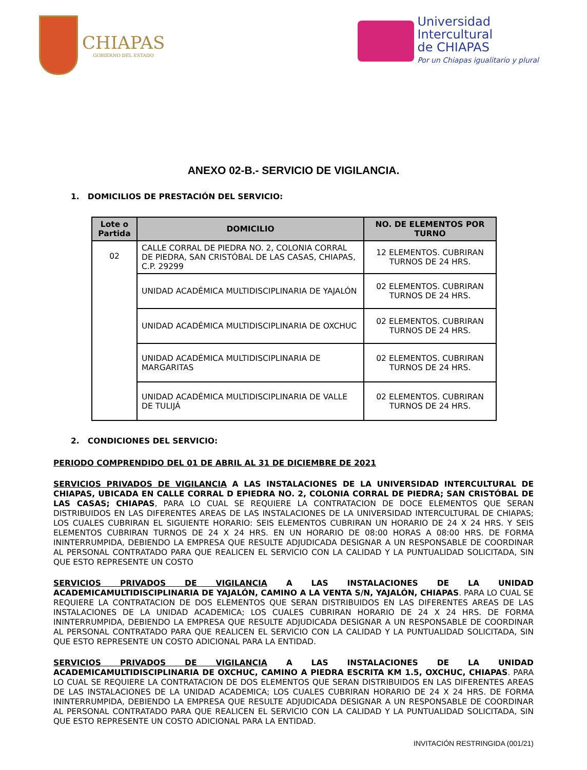CHIAPAS
GOBIERNO DEL ESTADO
Universidad
Intercultural
de CHIAPAS
Por un Chiapas igualitario y plural
ANEXO 02-B.- SERVICIO DE VIGILANCIA.
1. DOMICILIOS DE PRESTACIÓN DEL SERVICIO:
| Lote o Partida | DOMICILIO | NO. DE ELEMENTOS POR TURNO |
| --- | --- | --- |
| 02 | CALLE CORRAL DE PIEDRA NO. 2, COLONIA CORRAL DE PIEDRA, SAN CRISTÓBAL DE LAS CASAS, CHIAPAS, C.P. 29299 | 12 ELEMENTOS. CUBRIRAN TURNOS DE 24 HRS. |
| | UNIDAD ACADÉMICA MULTIDISCIPLINARIA DE YAJALÓN | 02 ELEMENTOS. CUBRIRAN TURNOS DE 24 HRS. |
| | UNIDAD ACADÉMICA MULTIDISCIPLINARIA DE OXCHUC | 02 ELEMENTOS. CUBRIRAN TURNOS DE 24 HRS. |
| | UNIDAD ACADÉMICA MULTIDISCIPLINARIA DE MARGARITAS | 02 ELEMENTOS. CUBRIRAN TURNOS DE 24 HRS. |
| | UNIDAD ACADÉMICA MULTIDISCIPLINARIA DE VALLE DE TULIJÁ | 02 ELEMENTOS. CUBRIRAN TURNOS DE 24 HRS. |
2. CONDICIONES DEL SERVICIO:
PERIODO COMPRENDIDO DEL 01 DE ABRIL AL 31 DE DICIEMBRE DE 2021
SERVICIOS PRIVADOS DE VIGILANCIA A LAS INSTALACIONES DE LA UNIVERSIDAD INTERCULTURAL DE CHIAPAS, UBICADA EN CALLE CORRAL D EPIEDRA NO. 2, COLONIA CORRAL DE PIEDRA; SAN CRISTÓBAL DE LAS CASAS; CHIAPAS, PARA LO CUAL SE REQUIERE LA CONTRATACION DE DOCE ELEMENTOS QUE SERAN DISTRIBUIDOS EN LAS DIFERENTES AREAS DE LAS INSTALACIONES DE LA UNIVERSIDAD INTERCULTURAL DE CHIAPAS; LOS CUALES CUBRIRAN EL SIGUIENTE HORARIO: SEIS ELEMENTOS CUBRIRAN UN HORARIO DE 24 X 24 HRS. Y SEIS ELEMENTOS CUBRIRAN TURNOS DE 24 X 24 HRS. EN UN HORARIO DE 08:00 HORAS A 08:00 HRS. DE FORMA ININTERRUMPIDA, DEBIENDO LA EMPRESA QUE RESULTE ADJUDICADA DESIGNAR A UN RESPONSABLE DE COORDINAR AL PERSONAL CONTRATADO PARA QUE REALICEN EL SERVICIO CON LA CALIDAD Y LA PUNTUALIDAD SOLICITADA, SIN QUE ESTO REPRESENTE UN COSTO
SERVICIOS PRIVADOS DE VIGILANCIA A LAS INSTALACIONES DE LA UNIDAD ACADEMICAMULTIDISCIPLINARIA DE YAJALÓN, CAMINO A LA VENTA S/N, YAJALÓN, CHIAPAS. PARA LO CUAL SE REQUIERE LA CONTRATACION DE DOS ELEMENTOS QUE SERAN DISTRIBUIDOS EN LAS DIFERENTES AREAS DE LAS INSTALACIONES DE LA UNIDAD ACADEMICA; LOS CUALES CUBRIRAN HORARIO DE 24 X 24 HRS. DE FORMA ININTERRUMPIDA, DEBIENDO LA EMPRESA QUE RESULTE ADJUDICADA DESIGNAR A UN RESPONSABLE DE COORDINAR AL PERSONAL CONTRATADO PARA QUE REALICEN EL SERVICIO CON LA CALIDAD Y LA PUNTUALIDAD SOLICITADA, SIN QUE ESTO REPRESENTE UN COSTO ADICIONAL PARA LA ENTIDAD.
SERVICIOS PRIVADOS DE VIGILANCIA A LAS INSTALACIONES DE LA UNIDAD ACADEMICAMULTIDISCIPLINARIA DE OXCHUC, CAMINO A PIEDRA ESCRITA KM 1.5, OXCHUC, CHIAPAS. PARA LO CUAL SE REQUIERE LA CONTRATACION DE DOS ELEMENTOS QUE SERAN DISTRIBUIDOS EN LAS DIFERENTES AREAS DE LAS INSTALACIONES DE LA UNIDAD ACADEMICA; LOS CUALES CUBRIRAN HORARIO DE 24 X 24 HRS. DE FORMA ININTERRUMPIDA, DEBIENDO LA EMPRESA QUE RESULTE ADJUDICADA DESIGNAR A UN RESPONSABLE DE COORDINAR AL PERSONAL CONTRATADO PARA QUE REALICEN EL SERVICIO CON LA CALIDAD Y LA PUNTUALIDAD SOLICITADA, SIN QUE ESTO REPRESENTE UN COSTO ADICIONAL PARA LA ENTIDAD.
INVITACIÓN RESTRINGIDA (001/21)